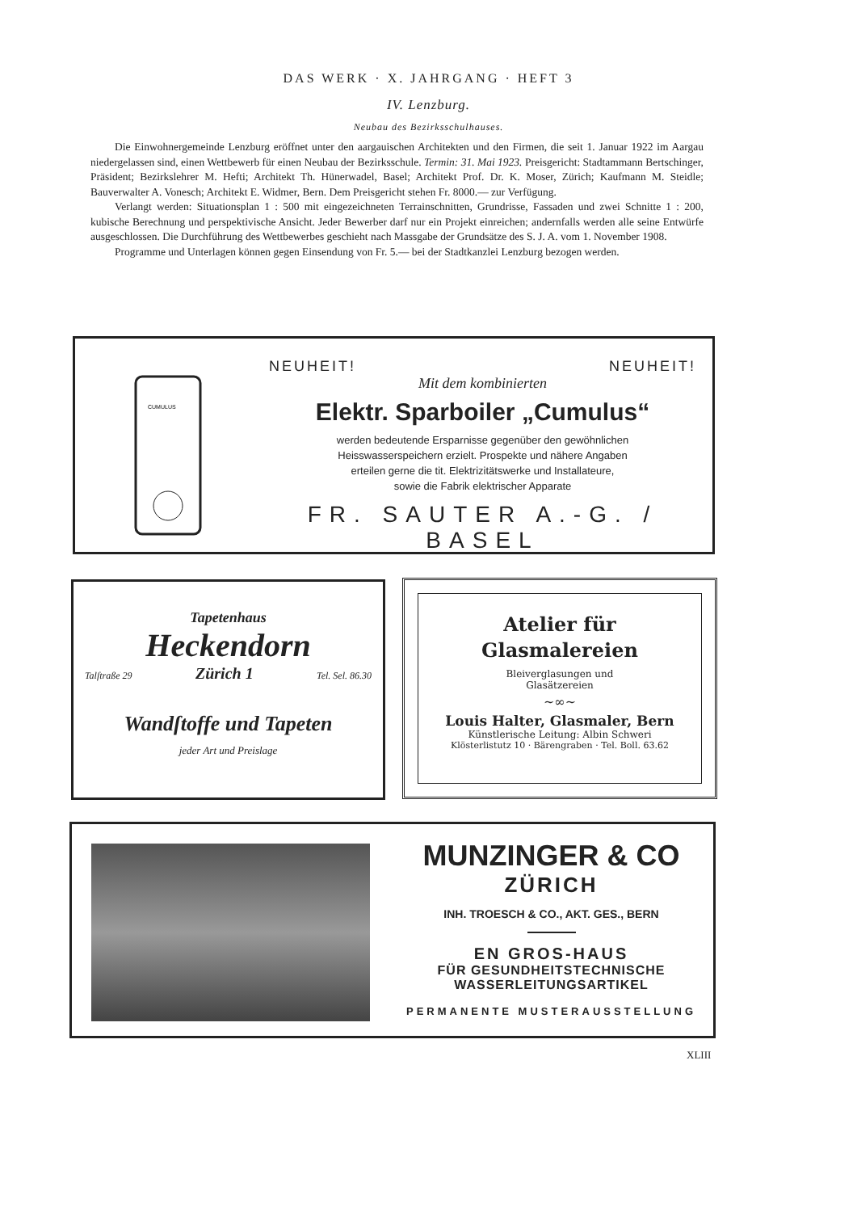DAS WERK · X. JAHRGANG · HEFT 3
IV. Lenzburg.
Neubau des Bezirksschulhauses.
Die Einwohnergemeinde Lenzburg eröffnet unter den aargauischen Architekten und den Firmen, die seit 1. Januar 1922 im Aargau niedergelassen sind, einen Wettbewerb für einen Neubau der Bezirksschule. Termin: 31. Mai 1923. Preisgericht: Stadtammann Bertschinger, Präsident; Bezirkslehrer M. Hefti; Architekt Th. Hünerwadel, Basel; Architekt Prof. Dr. K. Moser, Zürich; Kaufmann M. Steidle; Bauverwalter A. Vonesch; Architekt E. Widmer, Bern. Dem Preisgericht stehen Fr. 8000.— zur Verfügung.
Verlangt werden: Situationsplan 1 : 500 mit eingezeichneten Terrainschnitten, Grundrisse, Fassaden und zwei Schnitte 1 : 200, kubische Berechnung und perspektivische Ansicht. Jeder Bewerber darf nur ein Projekt einreichen; andernfalls werden alle seine Entwürfe ausgeschlossen. Die Durchführung des Wettbewerbes geschieht nach Massgabe der Grundsätze des S. J. A. vom 1. November 1908.
Programme und Unterlagen können gegen Einsendung von Fr. 5.— bei der Stadtkanzlei Lenzburg bezogen werden.
CUMULUS
NEUHEIT! NEUHEIT!
Mit dem kombinierten
Elektr. Sparboiler „Cumulus“
werden bedeutende Ersparnisse gegenüber den gewöhnlichen
Heisswasserspeichern erzielt. Prospekte und nähere Angaben
erteilen gerne die tit. Elektrizitätswerke und Installateure,
sowie die Fabrik elektrischer Apparate
FR. SAUTER A.-G. / BASEL
Tapetenhaus
Heckendorn
Talſtraße 29 Zürich 1 Tel. Sel. 86.30
Wandſtoffe und Tapeten
jeder Art und Preislage
Atelier für
Glasmalereien
Bleiverglasungen und
Glasätzereien
~∞~
Louis Halter, Glasmaler, Bern
Künstlerische Leitung: Albin Schweri
Klösterlistutz 10 · Bärengraben · Tel. Boll. 63.62
MUNZINGER & CO
ZÜRICH
INH. TROESCH & CO., AKT. GES., BERN
EN GROS-HAUS
FÜR GESUNDHEITSTECHNISCHE
WASSERLEITUNGSARTIKEL
PERMANENTE MUSTERAUSSTELLUNG
XLIII